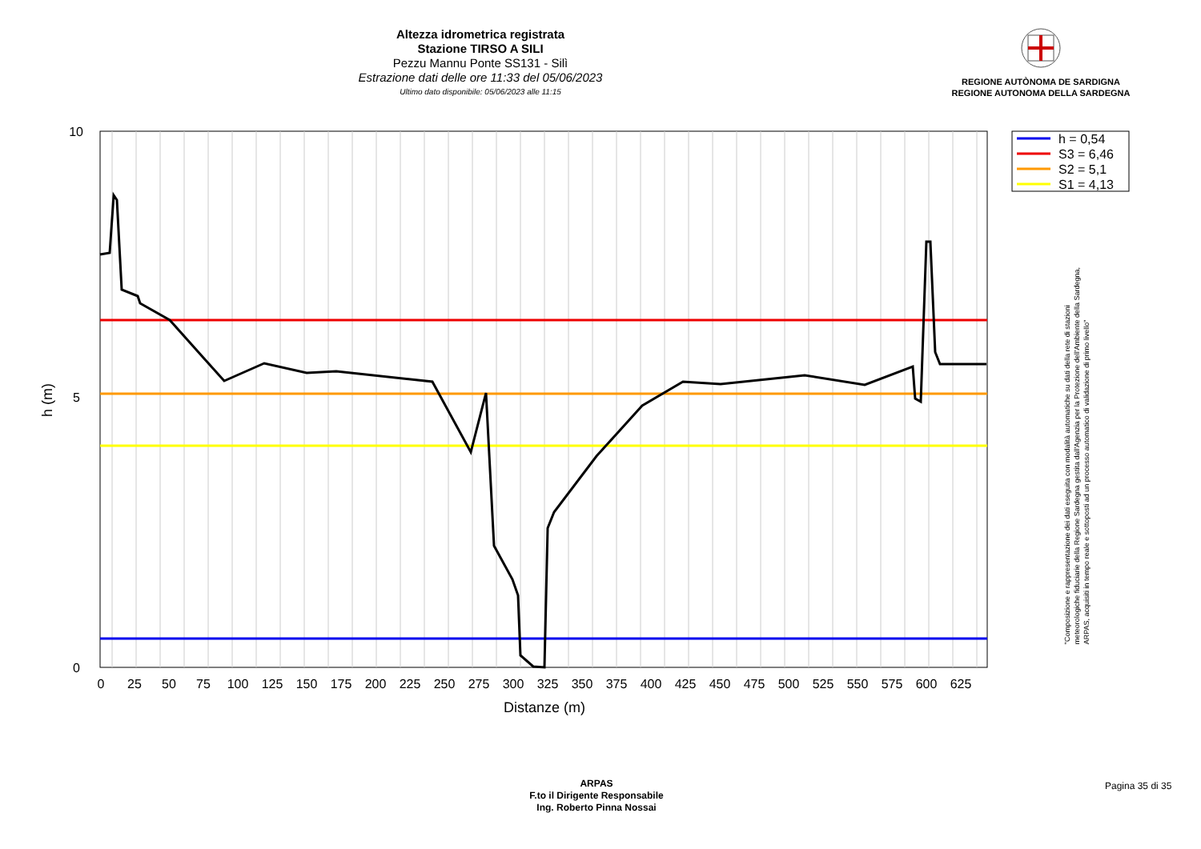Altezza idrometrica registrata
Stazione TIRSO A SILI
Pezzu Mannu Ponte SS131 - Silì
Estrazione dati delle ore 11:33 del 05/06/2023
Ultimo dato disponibile: 05/06/2023 alle 11:15
REGIONE AUTÒNOMA DE SARDIGNA
REGIONE AUTONOMA DELLA SARDEGNA
10
5
0
h (m)
0
25
50
75
100
125
150
175
200
225
250
275
300
325
350
375
400
425
450
475
500
525
550
575
600
625
Distanze (m)
h = 0,54
S3 = 6,46
S2 = 5,1
S1 = 4,13
"Composizione e rappresentazione dei dati eseguita con modalità automatiche su dati della rete di stazioni
meteorologiche fiduciarie della Regione Sardegna gestita dall'Agenzia per la Protezione dell'Ambiente della Sardegna,
ARPAS, acquisiti in tempo reale e sottoposti ad un processo automatico di validazione di primo livello"
ARPAS
F.to il Dirigente Responsabile
Ing. Roberto Pinna Nossai
Pagina 35 di 35